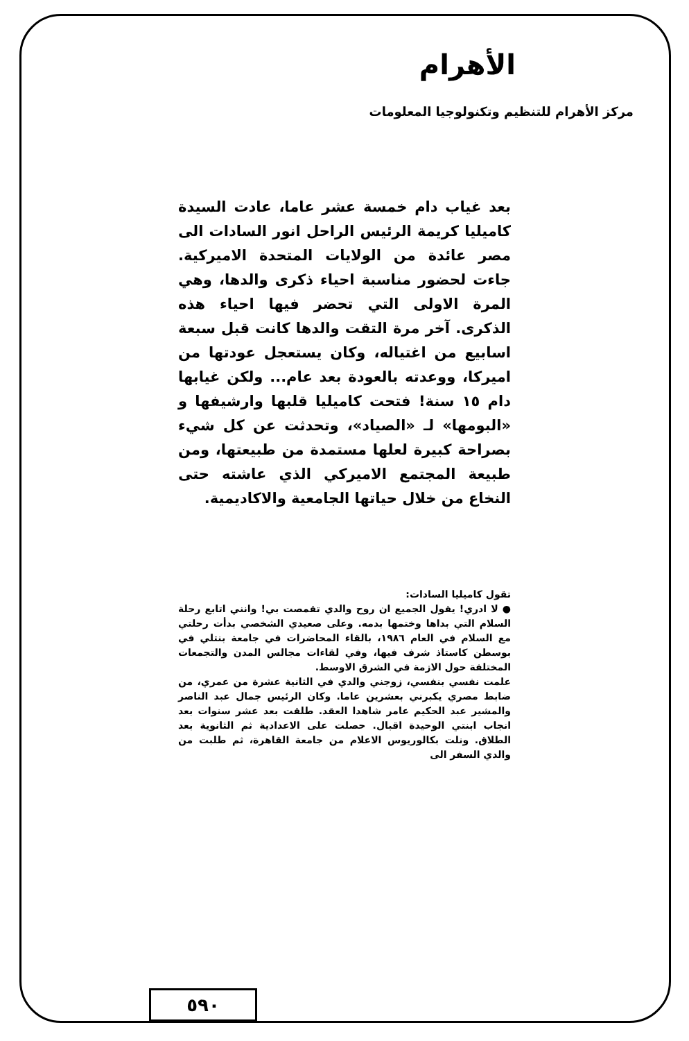الأهرام
مركز الأهرام للتنظيم وتكنولوجيا المعلومات
بعد غياب دام خمسة عشر عاما، عادت السيدة كاميليا كريمة الرئيس الراحل انور السادات الى مصر عائدة من الولايات المتحدة الاميركية. جاءت لحضور مناسبة احياء ذكرى والدها، وهي المرة الاولى التي تحضر فيها احياء هذه الذكرى. آخر مرة التقت والدها كانت قبل سبعة اسابيع من اغتياله، وكان يستعجل عودتها من اميركا، ووعدته بالعودة بعد عام... ولكن غيابها دام ١٥ سنة! فتحت كاميليا قلبها وارشيفها و «البومها» لـ «الصياد»، وتحدثت عن كل شيء بصراحة كبيرة لعلها مستمدة من طبيعتها، ومن طبيعة المجتمع الاميركي الذي عاشته حتى النخاع من خلال حياتها الجامعية والاكاديمية.
تقول كاميليا السادات:
● لا ادري! يقول الجميع ان روح والدي تقمصت بي! وانني اتابع رحلة السلام التي بداها وختمها بدمه. وعلى صعيدي الشخصي بدأت رحلتي مع السلام في العام ١٩٨٦، بالقاء المحاضرات في جامعة بنتلي في بوسطن كاستاذ شرف فيها، وفي لقاءات مجالس المدن والتجمعات المختلفة حول الازمة في الشرق الاوسط.
علمت نفسي بنفسي، زوجني والدي في الثانية عشرة من عمري، من ضابط مصري يكبرني بعشرين عاما. وكان الرئيس جمال عبد الناصر والمشير عبد الحكيم عامر شاهدا العقد. طلقت بعد عشر سنوات بعد انجاب ابنتي الوحيدة اقبال. حصلت على الاعدادية ثم الثانوية بعد الطلاق. ونلت بكالوريوس الاعلام من جامعة القاهرة، ثم طلبت من والدي السفر الى
٥٩٠